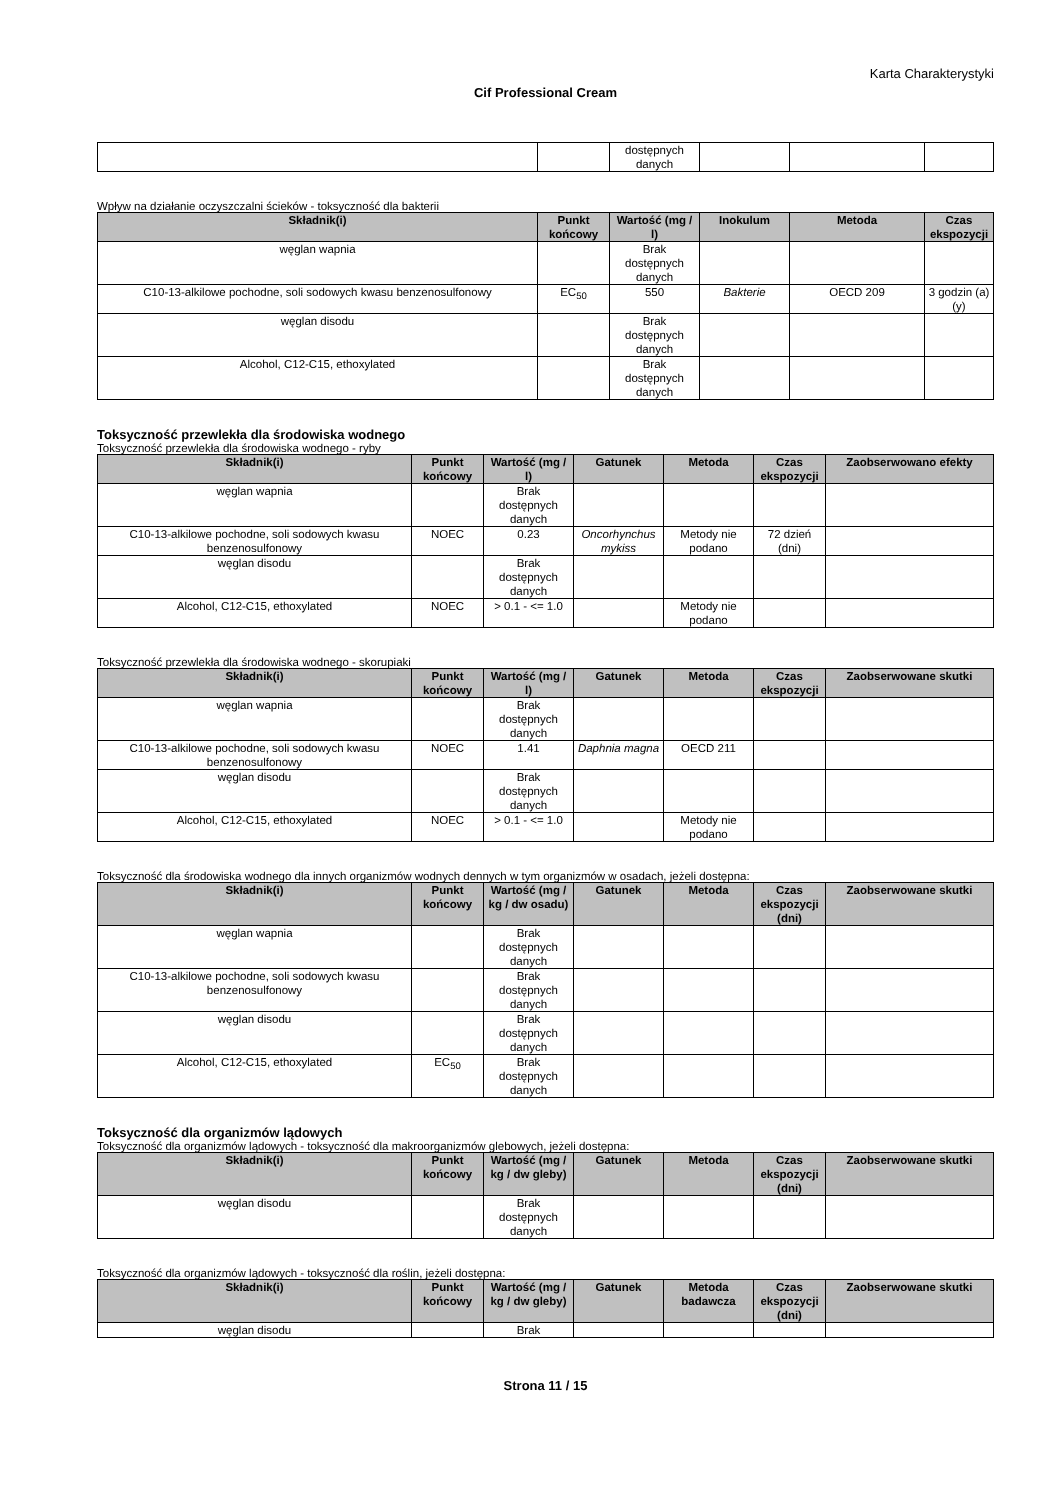Karta Charakterystyki
Cif Professional Cream
| | | dostępnych danych | | | |
Wpływ na działanie oczyszczalni ścieków - toksyczność dla bakterii
| Składnik(i) | Punkt końcowy | Wartość (mg / l) | Inokulum | Metoda | Czas ekspozycji |
| --- | --- | --- | --- | --- | --- |
| węglan wapnia | | Brak dostępnych danych | | | |
| C10-13-alkilowe pochodne, soli sodowych kwasu benzenosulfonowy | EC<sub>50</sub> | 550 | Bakterie | OECD 209 | 3 godzin (a) (y) |
| węglan disodu | | Brak dostępnych danych | | | |
| Alcohol, C12-C15, ethoxylated | | Brak dostępnych danych | | | |
Toksyczność przewlekła dla środowiska wodnego
Toksyczność przewlekła dla środowiska wodnego - ryby
| Składnik(i) | Punkt końcowy | Wartość (mg / l) | Gatunek | Metoda | Czas ekspozycji | Zaobserwowano efekty |
| --- | --- | --- | --- | --- | --- | --- |
| węglan wapnia | | Brak dostępnych danych | | | | |
| C10-13-alkilowe pochodne, soli sodowych kwasu benzenosulfonowy | NOEC | 0.23 | Oncorhynchus mykiss | Metody nie podano | 72 dzień (dni) | |
| węglan disodu | | Brak dostępnych danych | | | | |
| Alcohol, C12-C15, ethoxylated | NOEC | > 0.1 - <= 1.0 | | Metody nie podano | | |
Toksyczność przewlekła dla środowiska wodnego - skorupiaki
| Składnik(i) | Punkt końcowy | Wartość (mg / l) | Gatunek | Metoda | Czas ekspozycji | Zaobserwowane skutki |
| --- | --- | --- | --- | --- | --- | --- |
| węglan wapnia | | Brak dostępnych danych | | | | |
| C10-13-alkilowe pochodne, soli sodowych kwasu benzenosulfonowy | NOEC | 1.41 | Daphnia magna | OECD 211 | | |
| węglan disodu | | Brak dostępnych danych | | | | |
| Alcohol, C12-C15, ethoxylated | NOEC | > 0.1 - <= 1.0 | | Metody nie podano | | |
Toksyczność dla środowiska wodnego dla innych organizmów wodnych dennych w tym organizmów w osadach, jeżeli dostępna:
| Składnik(i) | Punkt końcowy | Wartość (mg / kg / dw osadu) | Gatunek | Metoda | Czas ekspozycji (dni) | Zaobserwowane skutki |
| --- | --- | --- | --- | --- | --- | --- |
| węglan wapnia | | Brak dostępnych danych | | | | |
| C10-13-alkilowe pochodne, soli sodowych kwasu benzenosulfonowy | | Brak dostępnych danych | | | | |
| węglan disodu | | Brak dostępnych danych | | | | |
| Alcohol, C12-C15, ethoxylated | EC<sub>50</sub> | Brak dostępnych danych | | | | |
Toksyczność dla organizmów lądowych
Toksyczność dla organizmów lądowych - toksyczność dla makroorganizmów glebowych, jeżeli dostępna:
| Składnik(i) | Punkt końcowy | Wartość (mg / kg / dw gleby) | Gatunek | Metoda | Czas ekspozycji (dni) | Zaobserwowane skutki |
| --- | --- | --- | --- | --- | --- | --- |
| węglan disodu | | Brak dostępnych danych | | | | |
Toksyczność dla organizmów lądowych - toksyczność dla roślin, jeżeli dostępna:
| Składnik(i) | Punkt końcowy | Wartość (mg / kg / dw gleby) | Gatunek | Metoda badawcza | Czas ekspozycji (dni) | Zaobserwowane skutki |
| --- | --- | --- | --- | --- | --- | --- |
| węglan disodu | | Brak | | | | |
Strona 11 / 15